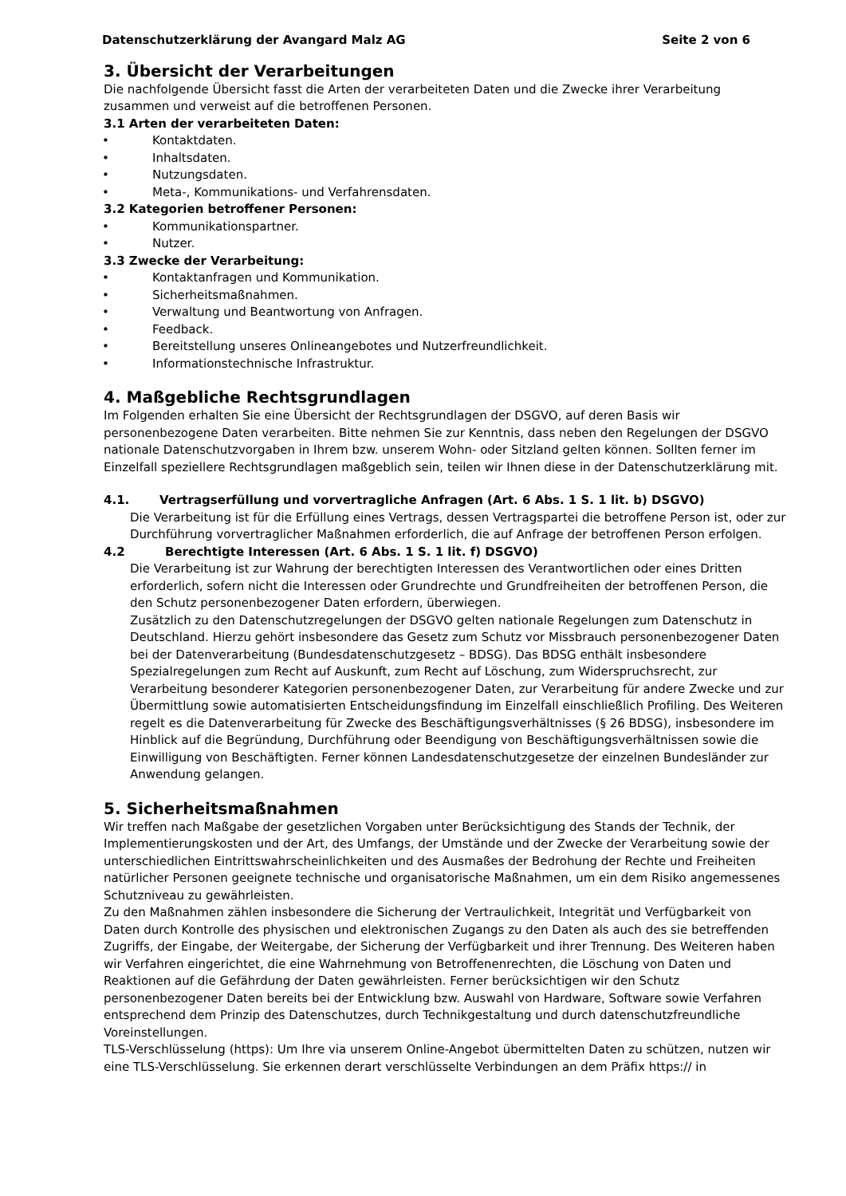Datenschutzerklärung der Avangard Malz AG Seite 2 von 6
3. Übersicht der Verarbeitungen
Die nachfolgende Übersicht fasst die Arten der verarbeiteten Daten und die Zwecke ihrer Verarbeitung zusammen und verweist auf die betroffenen Personen.
3.1 Arten der verarbeiteten Daten:
• Kontaktdaten.
• Inhaltsdaten.
• Nutzungsdaten.
• Meta-, Kommunikations- und Verfahrensdaten.
3.2 Kategorien betroffener Personen:
• Kommunikationspartner.
• Nutzer.
3.3 Zwecke der Verarbeitung:
• Kontaktanfragen und Kommunikation.
• Sicherheitsmaßnahmen.
• Verwaltung und Beantwortung von Anfragen.
• Feedback.
• Bereitstellung unseres Onlineangebotes und Nutzerfreundlichkeit.
• Informationstechnische Infrastruktur.
4. Maßgebliche Rechtsgrundlagen
Im Folgenden erhalten Sie eine Übersicht der Rechtsgrundlagen der DSGVO, auf deren Basis wir personenbezogene Daten verarbeiten. Bitte nehmen Sie zur Kenntnis, dass neben den Regelungen der DSGVO nationale Datenschutzvorgaben in Ihrem bzw. unserem Wohn- oder Sitzland gelten können. Sollten ferner im Einzelfall speziellere Rechtsgrundlagen maßgeblich sein, teilen wir Ihnen diese in der Datenschutzerklärung mit.
4.1. Vertragserfüllung und vorvertragliche Anfragen (Art. 6 Abs. 1 S. 1 lit. b) DSGVO)
Die Verarbeitung ist für die Erfüllung eines Vertrags, dessen Vertragspartei die betroffene Person ist, oder zur Durchführung vorvertraglicher Maßnahmen erforderlich, die auf Anfrage der betroffenen Person erfolgen.
4.2 Berechtigte Interessen (Art. 6 Abs. 1 S. 1 lit. f) DSGVO)
Die Verarbeitung ist zur Wahrung der berechtigten Interessen des Verantwortlichen oder eines Dritten erforderlich, sofern nicht die Interessen oder Grundrechte und Grundfreiheiten der betroffenen Person, die den Schutz personenbezogener Daten erfordern, überwiegen.
Zusätzlich zu den Datenschutzregelungen der DSGVO gelten nationale Regelungen zum Datenschutz in Deutschland. Hierzu gehört insbesondere das Gesetz zum Schutz vor Missbrauch personenbezogener Daten bei der Datenverarbeitung (Bundesdatenschutzgesetz – BDSG). Das BDSG enthält insbesondere Spezialregelungen zum Recht auf Auskunft, zum Recht auf Löschung, zum Widerspruchsrecht, zur Verarbeitung besonderer Kategorien personenbezogener Daten, zur Verarbeitung für andere Zwecke und zur Übermittlung sowie automatisierten Entscheidungsfindung im Einzelfall einschließlich Profiling. Des Weiteren regelt es die Datenverarbeitung für Zwecke des Beschäftigungsverhältnisses (§ 26 BDSG), insbesondere im Hinblick auf die Begründung, Durchführung oder Beendigung von Beschäftigungsverhältnissen sowie die Einwilligung von Beschäftigten. Ferner können Landesdatenschutzgesetze der einzelnen Bundesländer zur Anwendung gelangen.
5. Sicherheitsmaßnahmen
Wir treffen nach Maßgabe der gesetzlichen Vorgaben unter Berücksichtigung des Stands der Technik, der Implementierungskosten und der Art, des Umfangs, der Umstände und der Zwecke der Verarbeitung sowie der unterschiedlichen Eintrittswahrscheinlichkeiten und des Ausmaßes der Bedrohung der Rechte und Freiheiten natürlicher Personen geeignete technische und organisatorische Maßnahmen, um ein dem Risiko angemessenes Schutzniveau zu gewährleisten.
Zu den Maßnahmen zählen insbesondere die Sicherung der Vertraulichkeit, Integrität und Verfügbarkeit von Daten durch Kontrolle des physischen und elektronischen Zugangs zu den Daten als auch des sie betreffenden Zugriffs, der Eingabe, der Weitergabe, der Sicherung der Verfügbarkeit und ihrer Trennung. Des Weiteren haben wir Verfahren eingerichtet, die eine Wahrnehmung von Betroffenenrechten, die Löschung von Daten und Reaktionen auf die Gefährdung der Daten gewährleisten. Ferner berücksichtigen wir den Schutz personenbezogener Daten bereits bei der Entwicklung bzw. Auswahl von Hardware, Software sowie Verfahren entsprechend dem Prinzip des Datenschutzes, durch Technikgestaltung und durch datenschutzfreundliche Voreinstellungen.
TLS-Verschlüsselung (https): Um Ihre via unserem Online-Angebot übermittelten Daten zu schützen, nutzen wir eine TLS-Verschlüsselung. Sie erkennen derart verschlüsselte Verbindungen an dem Präfix https:// in